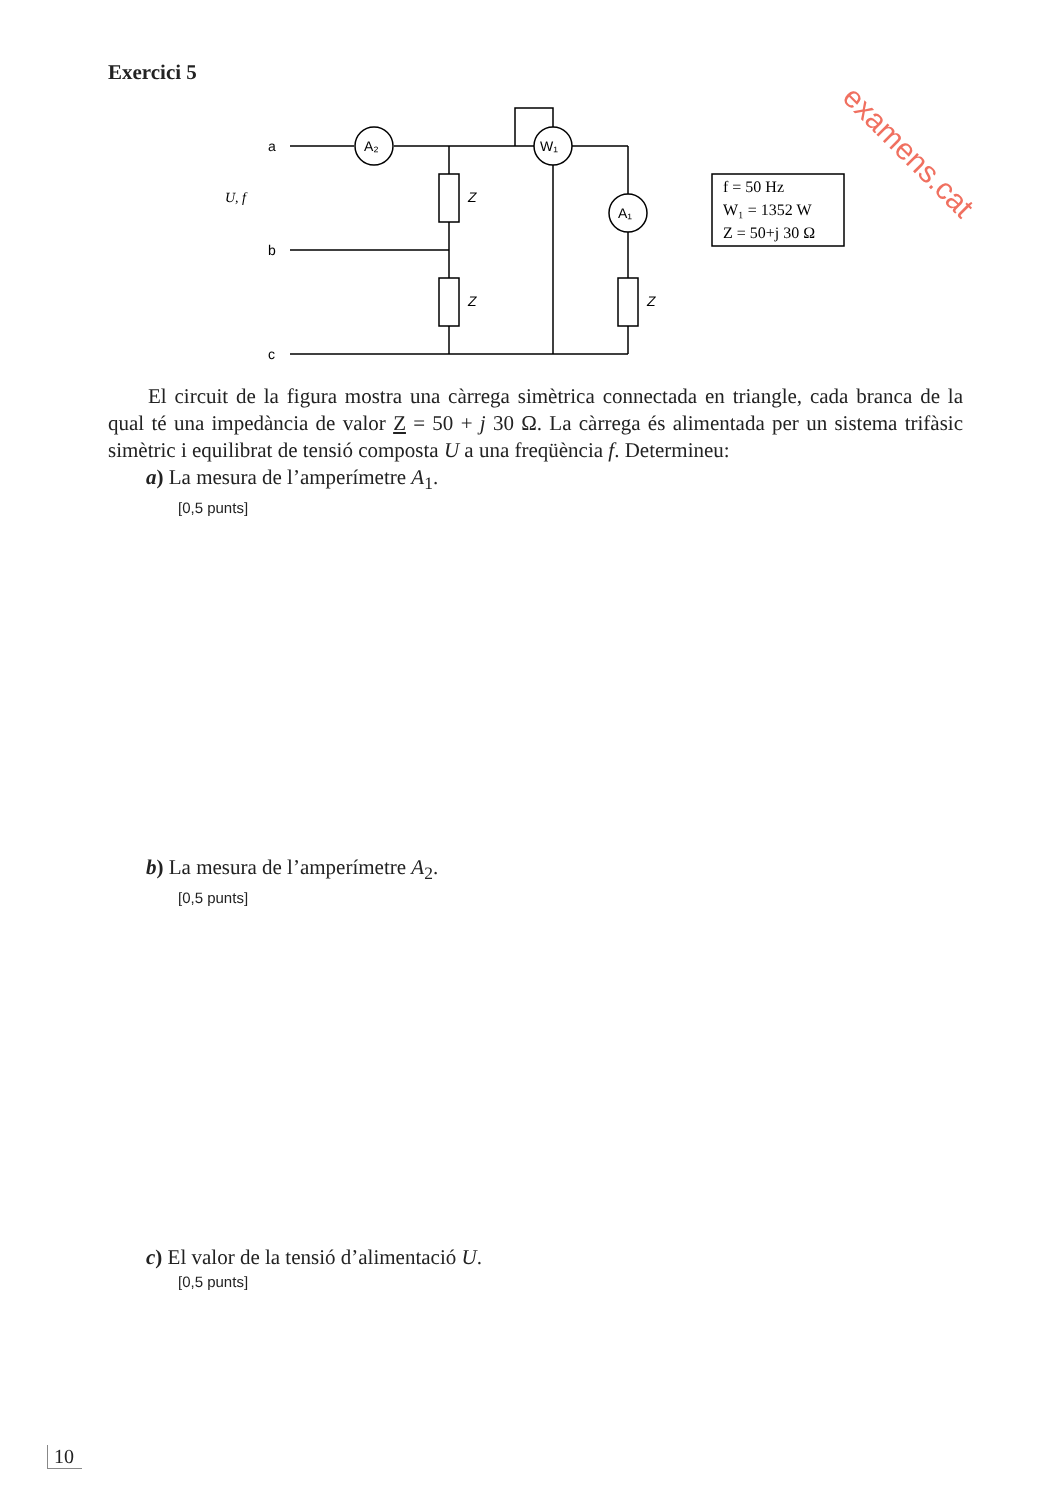Exercici 5
examens.cat
a
b
c
U, f
A₂
W₁
A₁
Z
Z
Z
f = 50 Hz
W₁ = 1352 W
Z = 50+j 30 Ω
El circuit de la figura mostra una càrrega simètrica connectada en triangle, cada branca de la qual té una impedància de valor Z = 50 + j 30 Ω. La càrrega és alimentada per un sistema trifàsic simètric i equilibrat de tensió composta U a una freqüència f. Determineu:
a) La mesura de l’amperímetre A<sub>1</sub>.
[0,5 punts]
b) La mesura de l’amperímetre A<sub>2</sub>.
[0,5 punts]
c) El valor de la tensió d’alimentació U.
[0,5 punts]
10